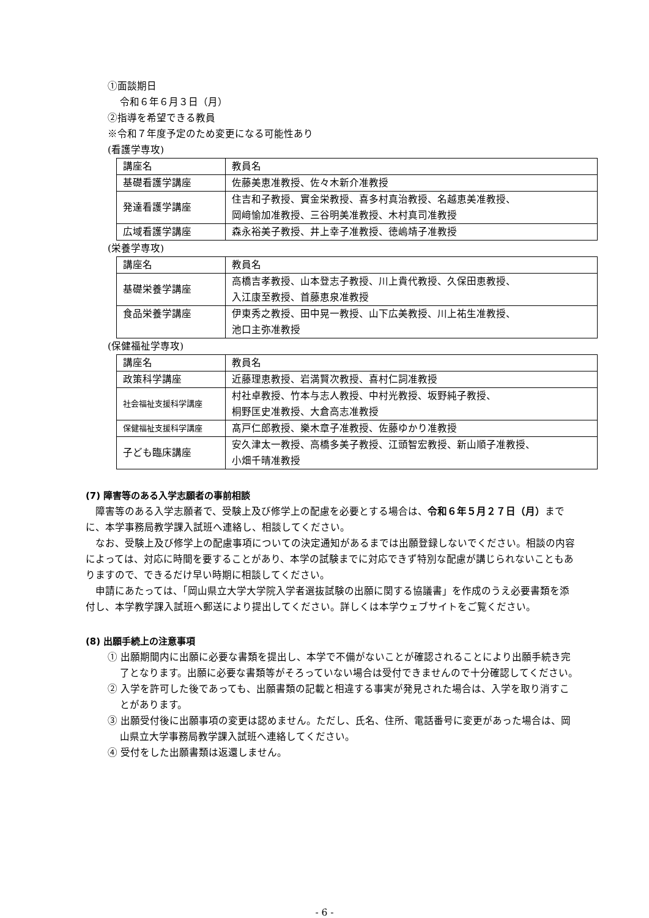①面談期日
令和６年６月３日（月）
②指導を希望できる教員
※令和７年度予定のため変更になる可能性あり
(看護学専攻)
| 講座名 | 教員名 |
| 基礎看護学講座 | 佐藤美恵准教授、佐々木新介准教授 |
| 発達看護学講座 | 住吉和子教授、實金栄教授、喜多村真治教授、名越恵美准教授、 岡﨑愉加准教授、三谷明美准教授、木村真司准教授 |
| 広域看護学講座 | 森永裕美子教授、井上幸子准教授、徳嶋靖子准教授 |
(栄養学専攻)
| 講座名 | 教員名 |
| 基礎栄養学講座 | 高橋吉孝教授、山本登志子教授、川上貴代教授、久保田恵教授、 入江康至教授、首藤恵泉准教授 |
| 食品栄養学講座 | 伊東秀之教授、田中晃一教授、山下広美教授、川上祐生准教授、 池口主弥准教授 |
(保健福祉学専攻)
| 講座名 | 教員名 |
| 政策科学講座 | 近藤理恵教授、岩満賢次教授、喜村仁詞准教授 |
| 社会福祉支援科学講座 | 村社卓教授、竹本与志人教授、中村光教授、坂野純子教授、 桐野匡史准教授、大倉高志准教授 |
| 保健福祉支援科学講座 | 髙戸仁郎教授、樂木章子准教授、佐藤ゆかり准教授 |
| 子ども臨床講座 | 安久津太一教授、高橋多美子教授、江頭智宏教授、新山順子准教授、 小畑千晴准教授 |
(7) 障害等のある入学志願者の事前相談
障害等のある入学志願者で、受験上及び修学上の配慮を必要とする場合は、令和６年５月２７日（月）までに、本学事務局教学課入試班へ連絡し、相談してください。
なお、受験上及び修学上の配慮事項についての決定通知があるまでは出願登録しないでください。相談の内容によっては、対応に時間を要することがあり、本学の試験までに対応できず特別な配慮が講じられないこともありますので、できるだけ早い時期に相談してください。
申請にあたっては、「岡山県立大学大学院入学者選抜試験の出願に関する協議書」を作成のうえ必要書類を添付し、本学教学課入試班へ郵送により提出してください。詳しくは本学ウェブサイトをご覧ください。
(8) 出願手続上の注意事項
① 出願期間内に出願に必要な書類を提出し、本学で不備がないことが確認されることにより出願手続き完了となります。出願に必要な書類等がそろっていない場合は受付できませんので十分確認してください。
② 入学を許可した後であっても、出願書類の記載と相違する事実が発見された場合は、入学を取り消すことがあります。
③ 出願受付後に出願事項の変更は認めません。ただし、氏名、住所、電話番号に変更があった場合は、岡山県立大学事務局教学課入試班へ連絡してください。
④ 受付をした出願書類は返還しません。
- 6 -